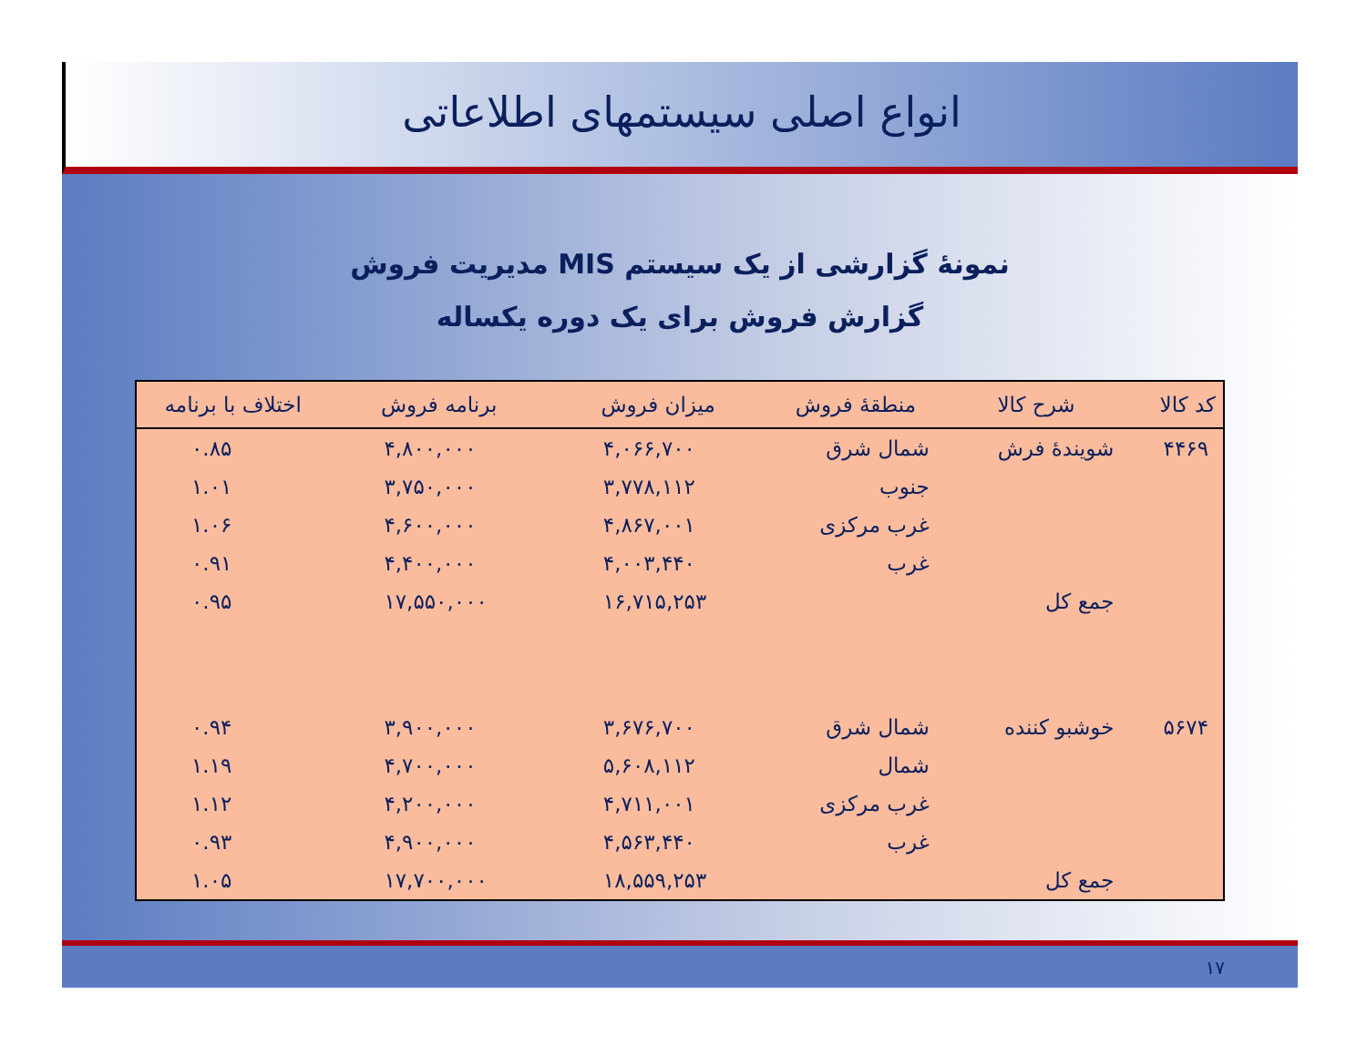انواع اصلی سیستمهای اطلاعاتی
نمونهٔ گزارشی از یک سیستم MIS مدیریت فروش
گزارش فروش برای یک دوره یکساله
| کد کالا | شرح کالا | منطقهٔ فروش | میزان فروش | برنامه فروش | اختلاف با برنامه |
| --- | --- | --- | --- | --- | --- |
| ۴۴۶۹ | شویندهٔ فرش | شمال شرق | ۴,۰۶۶,۷۰۰ | ۴,۸۰۰,۰۰۰ | ۰.۸۵ |
| | | جنوب | ۳,۷۷۸,۱۱۲ | ۳,۷۵۰,۰۰۰ | ۱.۰۱ |
| | | غرب مرکزی | ۴,۸۶۷,۰۰۱ | ۴,۶۰۰,۰۰۰ | ۱.۰۶ |
| | | غرب | ۴,۰۰۳,۴۴۰ | ۴,۴۰۰,۰۰۰ | ۰.۹۱ |
| | جمع کل | | ۱۶,۷۱۵,۲۵۳ | ۱۷,۵۵۰,۰۰۰ | ۰.۹۵ |
| ۵۶۷۴ | خوشبو کننده | شمال شرق | ۳,۶۷۶,۷۰۰ | ۳,۹۰۰,۰۰۰ | ۰.۹۴ |
| | | شمال | ۵,۶۰۸,۱۱۲ | ۴,۷۰۰,۰۰۰ | ۱.۱۹ |
| | | غرب مرکزی | ۴,۷۱۱,۰۰۱ | ۴,۲۰۰,۰۰۰ | ۱.۱۲ |
| | | غرب | ۴,۵۶۳,۴۴۰ | ۴,۹۰۰,۰۰۰ | ۰.۹۳ |
| | جمع کل | | ۱۸,۵۵۹,۲۵۳ | ۱۷,۷۰۰,۰۰۰ | ۱.۰۵ |
۱۷